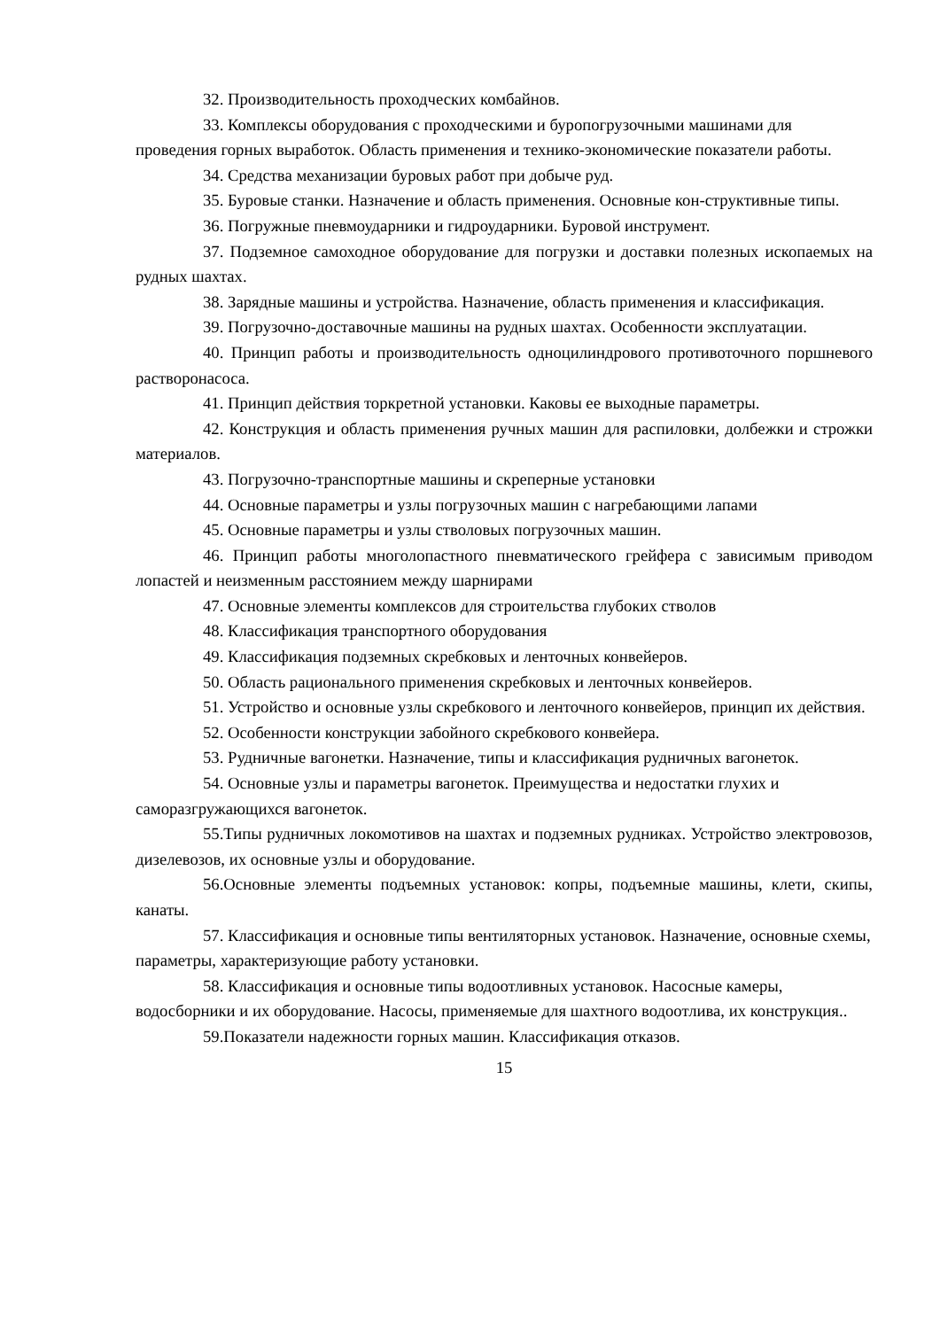32. Производительность проходческих комбайнов.
33. Комплексы оборудования с проходческими и буропогрузочными машинами для проведения горных выработок. Область применения и технико-экономические показатели работы.
34. Средства механизации буровых работ при добыче руд.
35. Буровые станки. Назначение и область применения. Основные кон-структивные типы.
36. Погружные пневмоударники и гидроударники. Буровой инструмент.
37. Подземное самоходное оборудование для погрузки и доставки полезных ископаемых на рудных шахтах.
38. Зарядные машины и устройства. Назначение, область применения и классификация.
39. Погрузочно-доставочные машины на рудных шахтах. Особенности эксплуатации.
40. Принцип работы и производительность одноцилиндрового противоточного поршневого растворонасоса.
41. Принцип действия торкретной установки. Каковы ее выходные параметры.
42. Конструкция и область применения ручных машин для распиловки, долбежки и строжки материалов.
43. Погрузочно-транспортные машины и скреперные установки
44. Основные параметры и узлы погрузочных машин с нагребающими лапами
45. Основные параметры и узлы стволовых погрузочных машин.
46. Принцип работы многолопастного пневматического грейфера с зависимым приводом лопастей и неизменным расстоянием между шарнирами
47. Основные элементы комплексов для строительства глубоких стволов
48. Классификация транспортного оборудования
49. Классификация подземных скребковых и ленточных конвейеров.
50. Область рационального применения скребковых и ленточных конвейеров.
51. Устройство и основные узлы скребкового и ленточного конвейеров, принцип их действия.
52. Особенности конструкции забойного скребкового конвейера.
53. Рудничные вагонетки. Назначение, типы и классификация рудничных вагонеток.
54. Основные узлы и параметры вагонеток. Преимущества и недостатки глухих и саморазгружающихся вагонеток.
55.Типы рудничных локомотивов на шахтах и подземных рудниках. Устройство электровозов, дизелевозов, их основные узлы и оборудование.
56.Основные элементы подъемных установок: копры, подъемные машины, клети, скипы, канаты.
57. Классификация и основные типы вентиляторных установок. Назначение, основные схемы, параметры, характеризующие работу установки.
58. Классификация и основные типы водоотливных установок. Насосные камеры, водосборники и их оборудование. Насосы, применяемые для шахтного водоотлива, их конструкция..
59.Показатели надежности горных машин. Классификация отказов.
15